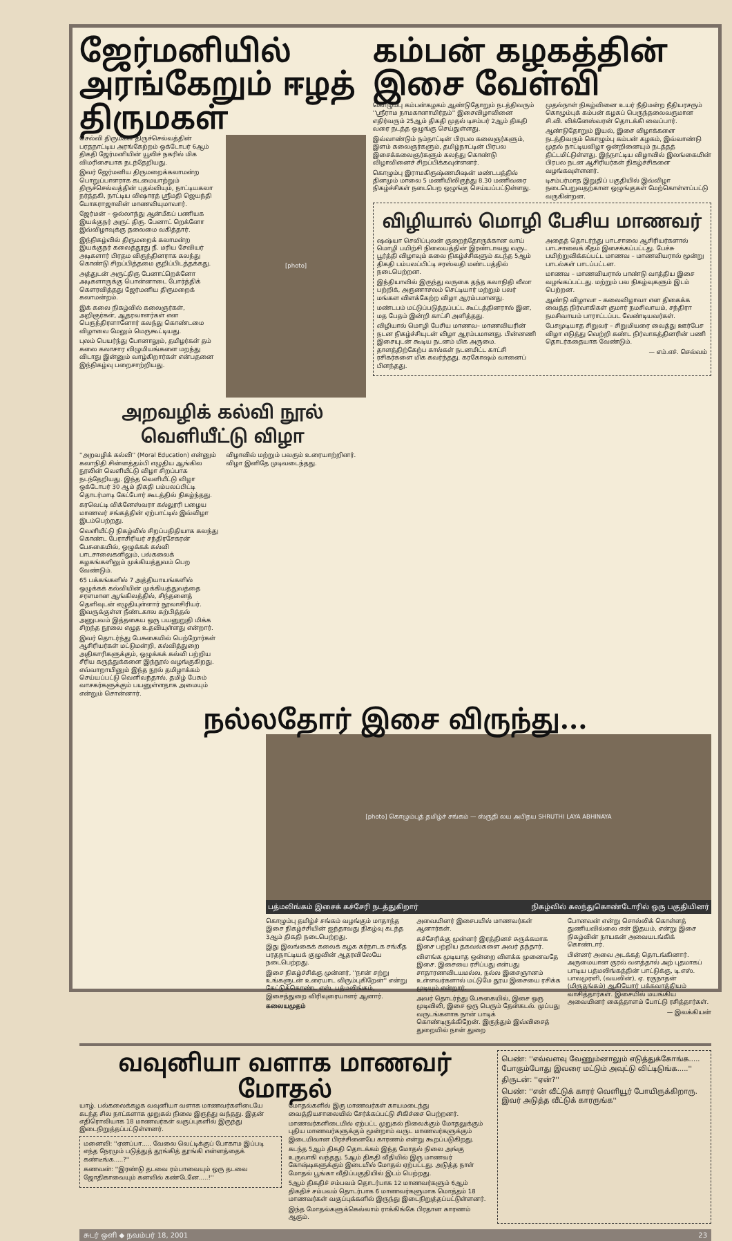ஜேர்மனியில் அரங்கேறும் ஈழத் திருமகள்
செல்வி திருமகள் திருச்செல்வத்தின் பரதநாட்டிய அரங்கேற்றம் ஒக்டோபர் 6ஆம் திகதி ஜேர்மனியின் யூலிச் நகரில் மிக விமரிசையாக நடந்தேறியது.
இவர் ஜேர்மனிய திருமறைக்கலாமன்ற பொறுப்பாளராக கடமையாற்றும் திருச்செல்வத்தின் புதல்வியும், நாட்டியகலா நர்த்தகி, நாட்டிய விஷாரத் ஸ்ரீமதி ஜெயந்தி யோகராஜாவின் மாணவியுமாவார்.
ஜேர்மன் – ஒல்லாந்து ஆன்மீகப் பணியக இயக்குநர் அருட் திரு. பேனாட் றெக்னோ இவ்விழாவுக்கு தலைமை வகித்தார்.
இந்நிகழ்வில் திருமறைக் கலாமன்ற இயக்குநர் கலைத்தூது நீ. மரிய சேவியர் அடிகளார் பிரதம விருந்தினராக கலந்து கொண்டு சிறப்பித்தமை குறிப்பிடத்தக்கது.
அத்துடன் அருட்திரு பேனாட்றெக்னோ அடிகளாருக்கு பொன்னாடை போர்த்திக் கௌரவித்தது ஜேர்மனிய திருமறைக் கலாமன்றம்.
இக் கலை நிகழ்வில் கலைஞர்கள், அறிஞர்கள், ஆதரவாளர்கள் என பெருந்திரளானோர் கலந்து கொண்டமை விழாவை மேலும் மெருகூட்டியது.
புலம் பெயர்ந்து போனாலும், தமிழர்கள் தம் கலை கலாசார விழுமியங்களை மறந்து விடாது இன்னும் வாழ்கிறார்கள் என்பதனை இந்நிகழ்வு பறைசாற்றியது.
[photo]
அறவழிக் கல்வி நூல் வெளியீட்டு விழா
''அறவழிக் கல்வி'' (Moral Education) என்னும் கலாநிதி சின்னத்தம்பி எழுதிய ஆங்கில நூலின் வெளியீட்டு விழா சிறப்பாக நடந்தேறியது. இந்த வெளியீட்டு விழா ஒக்டோபர் 30 ஆம் திகதி பம்பலப்பிட்டி தொடர்மாடி கேட்போர் கூடத்தில் நிகழ்ந்தது.
கரவெட்டி விக்னேஸ்வரா கல்லூரி பழைய மாணவர் சங்கத்தின் ஏற்பாட்டில் இவ்விழா இடம்பெற்றது.
வெளியீட்டு நிகழ்வில் சிறப்பதிதியாக கலந்து கொண்ட பேராசிரியர் சந்திரசேகரன் பேசுகையில், ஒழுக்கக் கல்வி பாடசாலைகளிலும், பல்கலைக் கழகங்களிலும் முக்கியத்துவம் பெற வேண்டும்.
65 பக்கங்களில் 7 அத்தியாயங்களில் ஒழுக்கக் கல்வியின் முக்கியத்துவத்தை சரளமான ஆங்கிலத்தில், சிந்தனைத் தெளிவுடன் எழுதியுள்ளார் நூலாசிரியர். இவருக்குள்ள நீண்டகால கற்பித்தல் அனுபவம் இத்தகைய ஒரு பயனுறுதி மிக்க சிறந்த நூலை எழுத உதவியுள்ளது என்றார்.
இவர் தொடர்ந்து பேசுகையில் பெற்றோர்கள் ஆசிரியர்கள் மட்டுமன்றி, கல்வித்துறை அதிகாரிகளுக்கும், ஒழுக்கக் கல்வி பற்றிய சீரிய கருத்துக்களை இந்நூல் வழங்குகிறது. எவ்வாறாயினும் இந்த நூல் தமிழாக்கம் செய்யப்பட்டு வெளிவந்தால், தமிழ் பேசும் வாசகர்களுக்கும் பயனுள்ளதாக அமையும் என்றும் சொன்னார்.
விழாவில் மற்றும் பலரும் உரையாற்றினர். விழா இனிதே முடிவடைந்தது.
கம்பன் கழகத்தின் இசை வேள்வி
கொழும்பு கம்பன்கழகம் ஆண்டுதோறும் நடத்திவரும் ''ஸ்ரீராம நாமகானாமிர்தம்'' இசைவிழாவினை எதிர்வரும் 25ஆம் திகதி முதல் டிசம்பர் 2ஆம் திகதி வரை நடத்த ஒழுங்கு செய்துள்ளது.
இவ்வாண்டும் நம்நாட்டின் பிரபல கலைஞர்களும், இளம் கலைஞர்களும், தமிழ்நாட்டின் பிரபல இசைக்கலைஞர்களும் கலந்து கொண்டு விழாவினைச் சிறப்பிக்கவுள்ளனர்.
கொழும்பு இராமகிருஷ்ணமிஷன் மண்டபத்தில் தினமும் மாலை 5 மணியிலிருந்து 8.30 மணிவரை நிகழ்ச்சிகள் நடைபெற ஒழுங்கு செய்யப்பட்டுள்ளது.
முதல்நாள் நிகழ்வினை உயர் நீதிமன்ற நீதியரசரும் கொழும்புக் கம்பன் கழகப் பெருந்தலைவருமான சி.வி. விக்னேஸ்வரன் தொடக்கி வைப்பார்.
ஆண்டுதோறும் இயல், இசை விழாக்களை நடத்திவரும் கொழும்பு கம்பன் கழகம், இவ்வாண்டு முதல் நாட்டியவிழா ஒன்றினையும் நடத்தத் திட்டமிட்டுள்ளது. இந்நாட்டிய விழாவில் இலங்கையின் பிரபல நடன ஆசிரியர்கள் நிகழ்ச்சிகளை வழங்கவுள்ளனர்.
டிசம்பர்மாத இறுதிப் பகுதியில் இவ்விழா நடைபெறுவதற்கான ஒழுங்குகள் மேற்கொள்ளப்பட்டு வருகின்றன.
விழியால் மொழி பேசிய மாணவர்
ஷஷ்யா செவிப்புலன் குறைந்தோருக்கான வாய் மொழி பயிற்சி நிலையத்தின் இரண்டாவது வருட பூர்த்தி விழாவும் கலை நிகழ்ச்சிகளும் கடந்த 5ஆம் திகதி பம்பலப்பிட்டி சரஸ்வதி மண்டபத்தில் நடைபெற்றன.
இந்தியாவில் இருந்து வருகை தந்த கலாநிதி லீலா பற்றிக், அருணாசலம் செட்டியார் மற்றும் பலர் மங்கள விளக்கேற்ற விழா ஆரம்பமானது.
மண்டபம் மட்டுப்படுத்தப்பட்ட கூட்டத்தினரால் இன, மத பேதம் இன்றி காட்சி அளித்தது.
விழியால் மொழி பேசிய மாணவ– மாணவியரின் நடன நிகழ்ச்சியுடன் விழா ஆரம்பமானது. பின்னணி இசையுடன் கூடிய நடனம் மிக அருமை. தாளத்திற்கேற்ப கால்கள் நடனமிட்ட காட்சி ரசிகர்களை மிக கவர்ந்தது. கரகோஷம் வானைப் பிளந்தது.
அதைத் தொடர்ந்து பாடசாலை ஆசிரியர்களால் பாடசாலைக் கீதம் இசைக்கப்பட்டது. பேச்சு பயிற்றுவிக்கப்பட்ட மாணவ – மாணவியரால் மூன்று பாடல்கள் பாடப்பட்டன.
மாணவ – மாணவியரால் பாண்டு வாத்திய இசை வழங்கப்பட்டது. மற்றும் பல நிகழ்வுகளும் இடம் பெற்றன.
ஆண்டு விழாவா – கலைவிழாவா என திகைக்க வைத்த நிர்வாகிகள் குமார் நமசிவாயம், சந்திரா நமசிவாயம் பாராட்டப்பட வேண்டியவர்கள்.
பேசமுடியாத சிறுவர் – சிறுமியரை வைத்து ஊர்பேச விழா எடுத்து வெற்றி கண்ட நிர்வாகத்தினரின் பணி தொடர்கதையாக வேண்டும்.
— எம்.எச். செல்வம்
நல்லதோர் இசை விருந்து...
[photo] கொழும்புத் தமிழ்ச் சங்கம் — ஸ்ருதி லய அபிநய SHRUTHI LAYA ABHINAYA
பத்மலிங்கம் இசைக் கச்சேரி நடத்துகிறார் நிகழ்வில் கலந்துகொண்டோரில் ஒரு பகுதியினர்
கொழும்பு தமிழ்ச் சங்கம் வழங்கும் மாதாந்த இசை நிகழ்ச்சியின் ஐந்தாவது நிகழ்வு கடந்த 3ஆம் திகதி நடைபெற்றது.
இது இலங்கைக் கலைக் கழக கர்நாடக சங்கீத பரதநாட்டியக் குழுவின் ஆதரவிலேயே நடைபெற்றது.
இசை நிகழ்ச்சிக்கு முன்னர், ''நான் சற்று உங்களுடன் உரையாட விரும்புகிறேன்'' என்று கேட்டுக்கொண்ட எஸ். பத்மலிங்கம், இசைத்துறை விரிவுரையாளர் ஆனார்.
கலையமுதம்
அவையினர் இசைபயில் மாணவர்கள் ஆனார்கள்.
கச்சேரிக்கு முன்னர் இரத்தினச் சுருக்கமாக இசை பற்றிய தகவல்களை அவர் தந்தார்.
விளங்க முடியாத ஒன்றை விளக்க முனைவதே இசை. இசையை ரசிப்பது என்பது சாதாரணவிடயமல்ல, நல்ல இசைஞானம் உள்ளவர்களால் மட்டுமே தூய இசையை ரசிக்க முடியும் என்றார்.
அவர் தொடர்ந்து பேசுகையில், இசை ஒரு முடிவிலி, இசை ஒரு பெரும் தேன்கடல். முப்பது வருடங்களாக நான் பாடிக் கொண்டிருக்கிறேன். இருந்தும் இவ்விசைத் துறையில் நான் துறை
போனவன் என்று சொல்லிக் கொள்ளத் துணியவில்லை என் இதயம், என்று இசை நிகழ்வின் நாயகன் அவையடங்கிக் கொண்டார்.
பின்னர் அவை அடக்கத் தொடங்கினார். அருமையான குரல் வளத்தால் அற் புதமாகப் பாடிய பத்மலிங்கத்தின் பாட்டுக்கு, டி.எஸ். பாலமுரளி, (வயலின்), ஏ. ரகுநாதன் (மிருதங்கம்) ஆகியோர் பக்கவாத்தியம் வாசித்தார்கள். இசையில் மயங்கிய அவையினர் கைத்தாளம் போட்டு ரசித்தார்கள்.
— இலக்கியன்
வவுனியா வளாக மாணவர் மோதல்
யாழ். பல்கலைக்கழக வவுனியா வளாக மாணவர்களிடையே கடந்த சில நாட்களாக முறுகல் நிலை இருந்து வந்தது. இதன் எதிரொலியாக 18 மாணவர்கள் வகுப்புகளில் இருந்து இடைநிறுத்தப்பட்டுள்ளனர்.
மனைவி: ''ஏனப்பா..... வேலை வெட்டிக்குப் போகாம இப்படி எந்த நேரமும் படுத்துத் தூங்கித் தூங்கி என்னத்தைக் கண்டீங்க.....?''
கணவன்: ''இரண்டு தடவை ரம்பாவையும் ஒரு தடவை ஜோதிகாவையும் கனவில் கண்டேனே.....!''
மோதல்களில் இரு மாணவர்கள் காயமடைந்து வைத்தியசாலையில் சேர்க்கப்பட்டு சிகிச்சை பெற்றனர்.
மாணவர்களிடையில் ஏற்பட்ட முறுகல் நிலைக்கும் மோதலுக்கும் புதிய மாணவர்களுக்கும் மூன்றாம் வருட மாணவர்களுக்கும் இடையிலான பிரச்சினையே காரணம் என்று கூறப்படுகிறது.
கடந்த 5ஆம் திகதி தொடக்கம் இந்த மோதல் நிலை அங்கு உருவாகி வந்தது. 5ஆம் திகதி வீதியில் இரு மாணவர் கோஷ்டிகளுக்கும் இடையில் மோதல் ஏற்பட்டது. அடுத்த நாள் மோதல் பூங்கா வீதிப்பகுதியில் இடம் பெற்றது.
5ஆம் திகதிச் சம்பவம் தொடர்பாக 12 மாணவர்களும் 6ஆம் திகதிச் சம்பவம் தொடர்பாக 6 மாணவர்களுமாக மொத்தம் 18 மாணவர்கள் வகுப்புக்களில் இருந்து இடைநிறுத்தப்பட்டுள்ளனர்.
இந்த மோதல்களுக்கெல்லாம் ராக்கிங்கே பிரதான காரணம் ஆகும்.
பெண்: ''எவ்வளவு வேணும்னாலும் எடுத்துக்கோங்க..... போகும்போது இவரை மட்டும் அவுட்டு விட்டிடுங்க.....''
திருடன்: ''ஏன்?''
பெண்: ''என் வீட்டுக் காரர் வெளியூர் போயிருக்கிறாரு. இவர் அடுத்த வீட்டுக் காரருங்க''
சுடர் ஒளி ◆ நவம்பர் 18, 2001 23